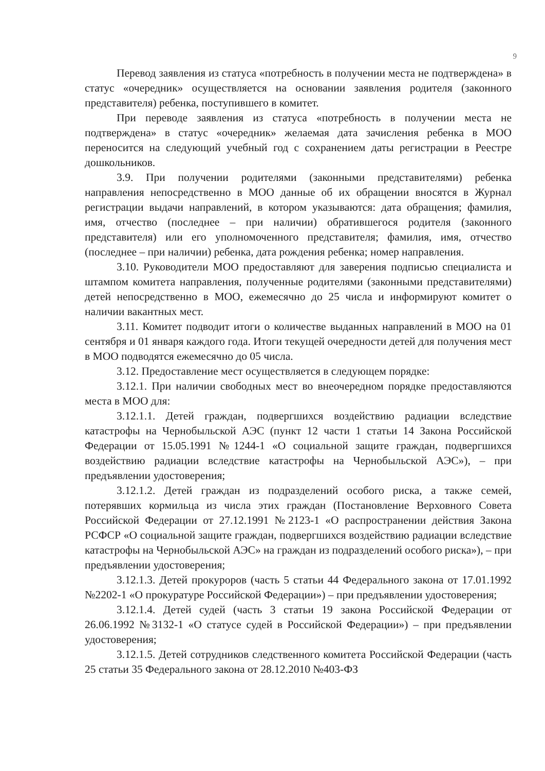9
Перевод заявления из статуса «потребность в получении места не подтверждена» в статус «очередник» осуществляется на основании заявления родителя (законного представителя) ребенка, поступившего в комитет.
При переводе заявления из статуса «потребность в получении места не подтверждена» в статус «очередник» желаемая дата зачисления ребенка в МОО переносится на следующий учебный год с сохранением даты регистрации в Реестре дошкольников.
3.9. При получении родителями (законными представителями) ребенка направления непосредственно в МОО данные об их обращении вносятся в Журнал регистрации выдачи направлений, в котором указываются: дата обращения; фамилия, имя, отчество (последнее – при наличии) обратившегося родителя (законного представителя) или его уполномоченного представителя; фамилия, имя, отчество (последнее – при наличии) ребенка, дата рождения ребенка; номер направления.
3.10. Руководители МОО предоставляют для заверения подписью специалиста и штампом комитета направления, полученные родителями (законными представителями) детей непосредственно в МОО, ежемесячно до 25 числа и информируют комитет о наличии вакантных мест.
3.11. Комитет подводит итоги о количестве выданных направлений в МОО на 01 сентября и 01 января каждого года. Итоги текущей очередности детей для получения мест в МОО подводятся ежемесячно до 05 числа.
3.12. Предоставление мест осуществляется в следующем порядке:
3.12.1. При наличии свободных мест во внеочередном порядке предоставляются места в МОО для:
3.12.1.1. Детей граждан, подвергшихся воздействию радиации вследствие катастрофы на Чернобыльской АЭС (пункт 12 части 1 статьи 14 Закона Российской Федерации от 15.05.1991 №1244-1 «О социальной защите граждан, подвергшихся воздействию радиации вследствие катастрофы на Чернобыльской АЭС»), – при предъявлении удостоверения;
3.12.1.2. Детей граждан из подразделений особого риска, а также семей, потерявших кормильца из числа этих граждан (Постановление Верховного Совета Российской Федерации от 27.12.1991 №2123-1 «О распространении действия Закона РСФСР «О социальной защите граждан, подвергшихся воздействию радиации вследствие катастрофы на Чернобыльской АЭС» на граждан из подразделений особого риска»), – при предъявлении удостоверения;
3.12.1.3. Детей прокуроров (часть 5 статьи 44 Федерального закона от 17.01.1992 №2202-1 «О прокуратуре Российской Федерации») – при предъявлении удостоверения;
3.12.1.4. Детей судей (часть 3 статьи 19 закона Российской Федерации от 26.06.1992 №3132-1 «О статусе судей в Российской Федерации») – при предъявлении удостоверения;
3.12.1.5. Детей сотрудников следственного комитета Российской Федерации (часть 25 статьи 35 Федерального закона от 28.12.2010 №403-ФЗ